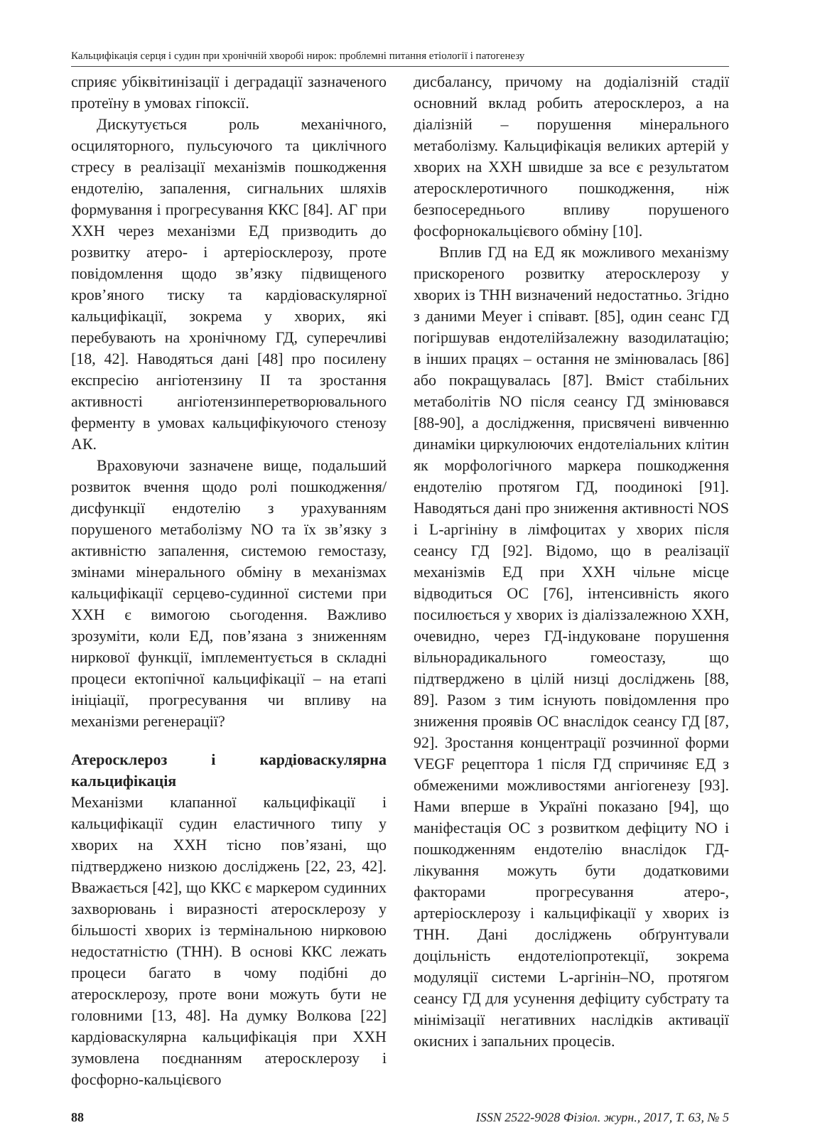Кальцифікація серця і судин при хронічній хворобі нирок: проблемні питання етіології і патогенезу
сприяє убіквітинізації і деградації зазначеного протеїну в умовах гіпоксії.
Дискутується роль механічного, осциляторного, пульсуючого та циклічного стресу в реалізації механізмів пошкодження ендотелію, запалення, сигнальних шляхів формування і прогресування ККС [84]. АГ при ХХН через механізми ЕД призводить до розвитку атеро- і артеріосклерозу, проте повідомлення щодо зв’язку підвищеного кров’яного тиску та кардіоваскулярної кальцифікації, зокрема у хворих, які перебувають на хронічному ГД, суперечливі [18, 42]. Наводяться дані [48] про посилену експресію ангіотензину ІІ та зростання активності ангіотензинперетворювального ферменту в умовах кальцифікуючого стенозу АК.
Враховуючи зазначене вище, подальший розвиток вчення щодо ролі пошкодження/дисфункції ендотелію з урахуванням порушеного метаболізму NO та їх зв’язку з активністю запалення, системою гемостазу, змінами мінерального обміну в механізмах кальцифікації серцево-судинної системи при ХХН є вимогою сьогодення. Важливо зрозуміти, коли ЕД, пов’язана з зниженням ниркової функції, імплементується в складні процеси ектопічної кальцифікації – на етапі ініціації, прогресування чи впливу на механізми регенерації?
Атеросклероз і кардіоваскулярна кальцифікація
Механізми клапанної кальцифікації і кальцифікації судин еластичного типу у хворих на ХХН тісно пов’язані, що підтверджено низкою досліджень [22, 23, 42]. Вважається [42], що ККС є маркером судинних захворювань і виразності атеросклерозу у більшості хворих із термінальною нирковою недостатністю (ТНН). В основі ККС лежать процеси багато в чому подібні до атеросклерозу, проте вони можуть бути не головними [13, 48]. На думку Волкова [22] кардіоваскулярна кальцифікація при ХХН зумовлена поєднанням атеросклерозу і фосфорно-кальцієвого
дисбалансу, причому на додіалізній стадії основний вклад робить атеросклероз, а на діалізній – порушення мінерального метаболізму. Кальцифікація великих артерій у хворих на ХХН швидше за все є результатом атеросклеротичного пошкодження, ніж безпосереднього впливу порушеного фосфорнокальцієвого обміну [10].
Вплив ГД на ЕД як можливого механізму прискореного розвитку атеросклерозу у хворих із ТНН визначений недостатньо. Згідно з даними Meyer і співавт. [85], один сеанс ГД погіршував ендотелійзалежну вазодилатацію; в інших працях – остання не змінювалась [86] або покращувалась [87]. Вміст стабільних метаболітів NO після сеансу ГД змінювався [88-90], а дослідження, присвячені вивченню динаміки циркулюючих ендотеліальних клітин як морфологічного маркера пошкодження ендотелію протягом ГД, поодинокі [91]. Наводяться дані про зниження активності NOS і L-аргініну в лімфоцитах у хворих після сеансу ГД [92]. Відомо, що в реалізації механізмів ЕД при ХХН чільне місце відводиться ОС [76], інтенсивність якого посилюється у хворих із діаліззалежною ХХН, очевидно, через ГД-індуковане порушення вільнорадикального гомеостазу, що підтверджено в цілій низці досліджень [88, 89]. Разом з тим існують повідомлення про зниження проявів ОС внаслідок сеансу ГД [87, 92]. Зростання концентрації розчинної форми VEGF рецептора 1 після ГД спричиняє ЕД з обмеженими можливостями ангіогенезу [93]. Нами вперше в Україні показано [94], що маніфестація ОС з розвитком дефіциту NO і пошкодженням ендотелію внаслідок ГД-лікування можуть бути додатковими факторами прогресування атеро-, артеріосклерозу і кальцифікації у хворих із ТНН. Дані досліджень обґрунтували доцільність ендотеліопротекції, зокрема модуляції системи L-аргінін–NO, протягом сеансу ГД для усунення дефіциту субстрату та мінімізації негативних наслідків активації окисних і запальних процесів.
88 ISSN 2522-9028 Фізіол. журн., 2017, Т. 63, № 5